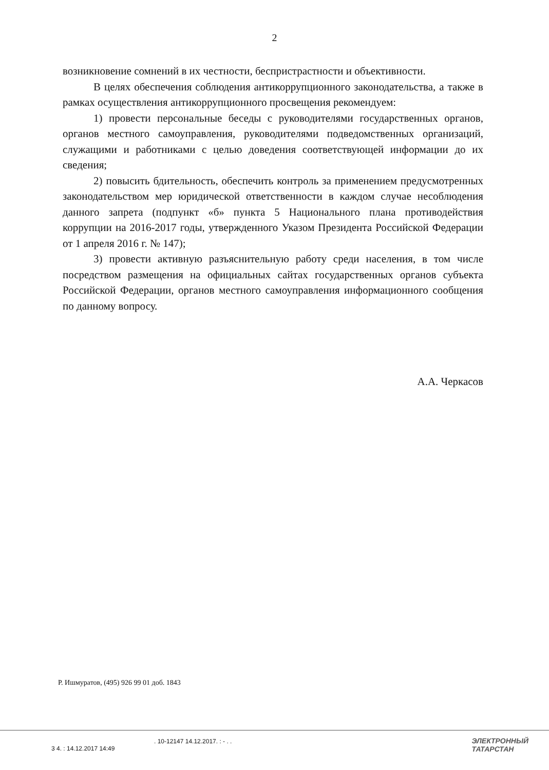2
возникновение сомнений в их честности, беспристрастности и объективности.
В целях обеспечения соблюдения антикоррупционного законодательства, а также в рамках осуществления антикоррупционного просвещения рекомендуем:
1) провести персональные беседы с руководителями государственных органов, органов местного самоуправления, руководителями подведомственных организаций, служащими и работниками с целью доведения соответствующей информации до их сведения;
2) повысить бдительность, обеспечить контроль за применением предусмотренных законодательством мер юридической ответственности в каждом случае несоблюдения данного запрета (подпункт «б» пункта 5 Национального плана противодействия коррупции на 2016-2017 годы, утвержденного Указом Президента Российской Федерации от 1 апреля 2016 г. № 147);
3) провести активную разъяснительную работу среди населения, в том числе посредством размещения на официальных сайтах государственных органов субъекта Российской Федерации, органов местного самоуправления информационного сообщения по данному вопросу.
А.А. Черкасов
Р. Ишмуратов, (495) 926 99 01 доб. 1843
. 10-12147 14.12.2017. : - . .
3 4. : 14.12.2017 14:49
ЭЛЕКТРОННЫЙ
ТАТАРСТАН